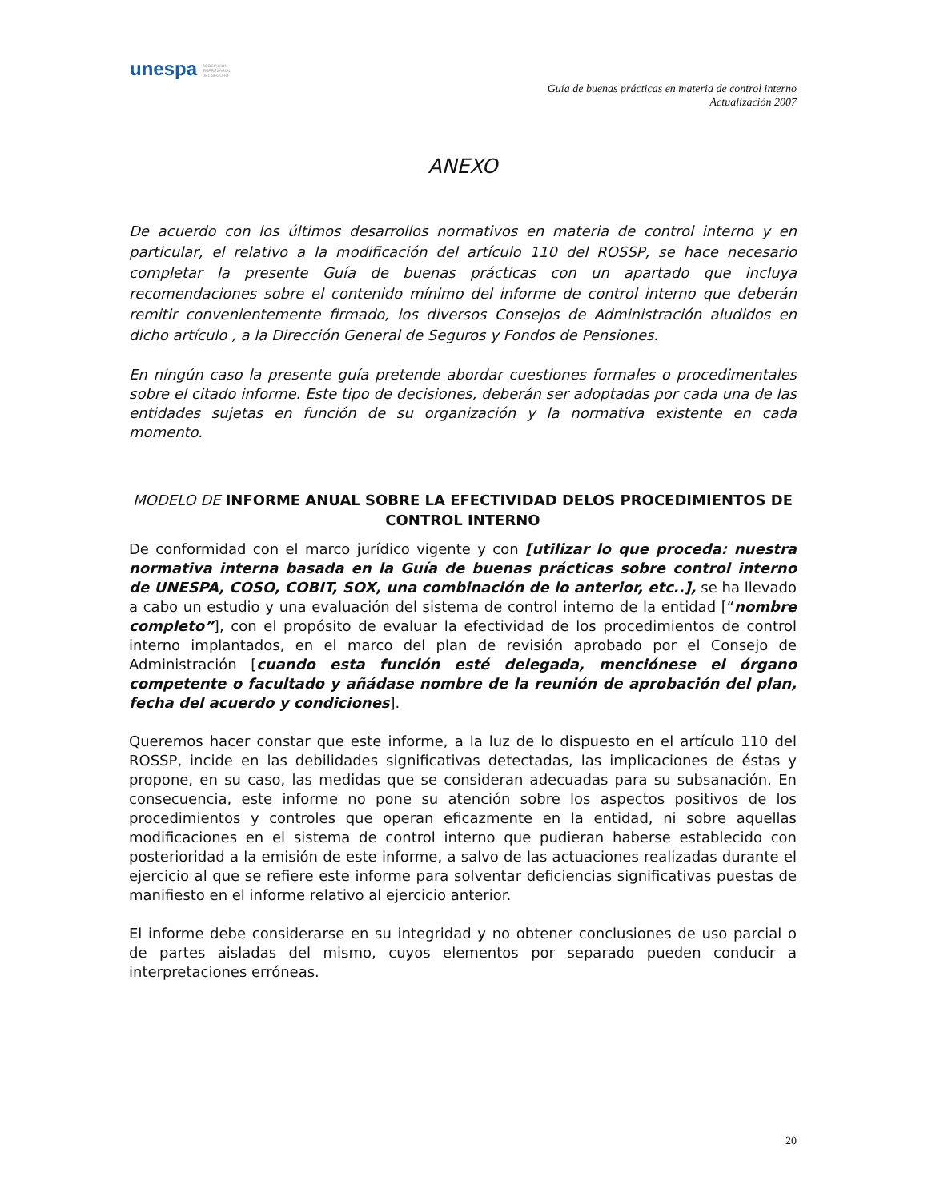unespa ASOCIACIÓN
EMPRESARIAL
DEL SEGURO
Guía de buenas prácticas en materia de control interno
Actualización 2007
ANEXO
De acuerdo con los últimos desarrollos normativos en materia de control interno y en particular, el relativo a la modificación del artículo 110 del ROSSP, se hace necesario completar la presente Guía de buenas prácticas con un apartado que incluya recomendaciones sobre el contenido mínimo del informe de control interno que deberán remitir convenientemente firmado, los diversos Consejos de Administración aludidos en dicho artículo , a la Dirección General de Seguros y Fondos de Pensiones.
En ningún caso la presente guía pretende abordar cuestiones formales o procedimentales sobre el citado informe. Este tipo de decisiones, deberán ser adoptadas por cada una de las entidades sujetas en función de su organización y la normativa existente en cada momento.
MODELO DE INFORME ANUAL SOBRE LA EFECTIVIDAD DELOS PROCEDIMIENTOS DE CONTROL INTERNO
De conformidad con el marco jurídico vigente y con [utilizar lo que proceda: nuestra normativa interna basada en la Guía de buenas prácticas sobre control interno de UNESPA, COSO, COBIT, SOX, una combinación de lo anterior, etc..], se ha llevado a cabo un estudio y una evaluación del sistema de control interno de la entidad [“nombre completo”], con el propósito de evaluar la efectividad de los procedimientos de control interno implantados, en el marco del plan de revisión aprobado por el Consejo de Administración [cuando esta función esté delegada, menciónese el órgano competente o facultado y añádase nombre de la reunión de aprobación del plan, fecha del acuerdo y condiciones].
Queremos hacer constar que este informe, a la luz de lo dispuesto en el artículo 110 del ROSSP, incide en las debilidades significativas detectadas, las implicaciones de éstas y propone, en su caso, las medidas que se consideran adecuadas para su subsanación. En consecuencia, este informe no pone su atención sobre los aspectos positivos de los procedimientos y controles que operan eficazmente en la entidad, ni sobre aquellas modificaciones en el sistema de control interno que pudieran haberse establecido con posterioridad a la emisión de este informe, a salvo de las actuaciones realizadas durante el ejercicio al que se refiere este informe para solventar deficiencias significativas puestas de manifiesto en el informe relativo al ejercicio anterior.
El informe debe considerarse en su integridad y no obtener conclusiones de uso parcial o de partes aisladas del mismo, cuyos elementos por separado pueden conducir a interpretaciones erróneas.
20